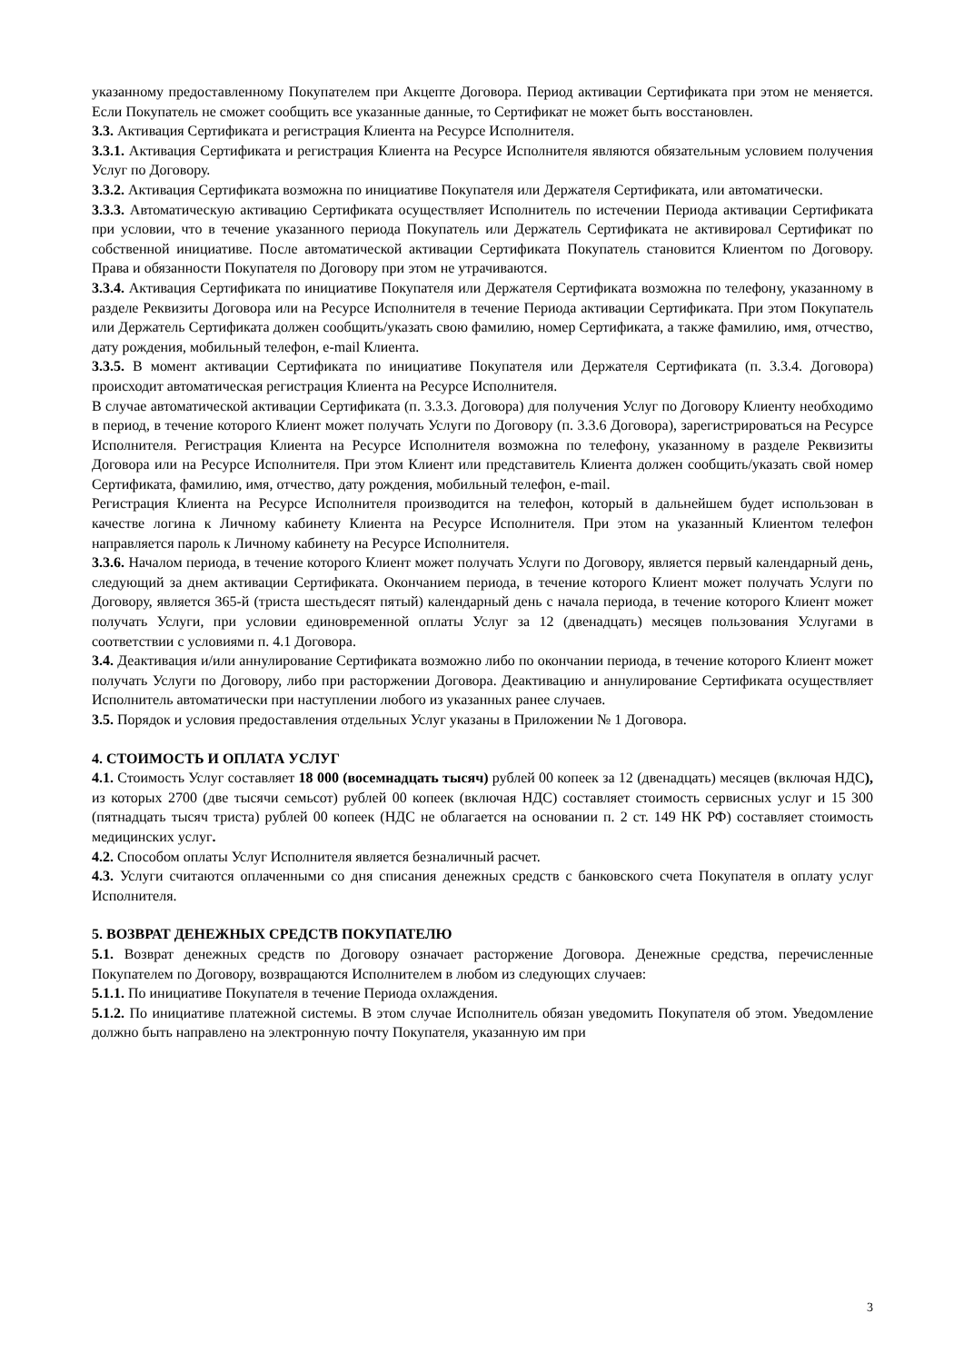указанному предоставленному Покупателем при Акцепте Договора. Период активации Сертификата при этом не меняется. Если Покупатель не сможет сообщить все указанные данные, то Сертификат не может быть восстановлен.
3.3. Активация Сертификата и регистрация Клиента на Ресурсе Исполнителя.
3.3.1. Активация Сертификата и регистрация Клиента на Ресурсе Исполнителя являются обязательным условием получения Услуг по Договору.
3.3.2. Активация Сертификата возможна по инициативе Покупателя или Держателя Сертификата, или автоматически.
3.3.3. Автоматическую активацию Сертификата осуществляет Исполнитель по истечении Периода активации Сертификата при условии, что в течение указанного периода Покупатель или Держатель Сертификата не активировал Сертификат по собственной инициативе. После автоматической активации Сертификата Покупатель становится Клиентом по Договору. Права и обязанности Покупателя по Договору при этом не утрачиваются.
3.3.4. Активация Сертификата по инициативе Покупателя или Держателя Сертификата возможна по телефону, указанному в разделе Реквизиты Договора или на Ресурсе Исполнителя в течение Периода активации Сертификата. При этом Покупатель или Держатель Сертификата должен сообщить/указать свою фамилию, номер Сертификата, а также фамилию, имя, отчество, дату рождения, мобильный телефон, e-mail Клиента.
3.3.5. В момент активации Сертификата по инициативе Покупателя или Держателя Сертификата (п. 3.3.4. Договора) происходит автоматическая регистрация Клиента на Ресурсе Исполнителя.
В случае автоматической активации Сертификата (п. 3.3.3. Договора) для получения Услуг по Договору Клиенту необходимо в период, в течение которого Клиент может получать Услуги по Договору (п. 3.3.6 Договора), зарегистрироваться на Ресурсе Исполнителя. Регистрация Клиента на Ресурсе Исполнителя возможна по телефону, указанному в разделе Реквизиты Договора или на Ресурсе Исполнителя. При этом Клиент или представитель Клиента должен сообщить/указать свой номер Сертификата, фамилию, имя, отчество, дату рождения, мобильный телефон, e-mail.
Регистрация Клиента на Ресурсе Исполнителя производится на телефон, который в дальнейшем будет использован в качестве логина к Личному кабинету Клиента на Ресурсе Исполнителя. При этом на указанный Клиентом телефон направляется пароль к Личному кабинету на Ресурсе Исполнителя.
3.3.6. Началом периода, в течение которого Клиент может получать Услуги по Договору, является первый календарный день, следующий за днем активации Сертификата. Окончанием периода, в течение которого Клиент может получать Услуги по Договору, является 365-й (триста шестьдесят пятый) календарный день с начала периода, в течение которого Клиент может получать Услуги, при условии единовременной оплаты Услуг за 12 (двенадцать) месяцев пользования Услугами в соответствии с условиями п. 4.1 Договора.
3.4. Деактивация и/или аннулирование Сертификата возможно либо по окончании периода, в течение которого Клиент может получать Услуги по Договору, либо при расторжении Договора. Деактивацию и аннулирование Сертификата осуществляет Исполнитель автоматически при наступлении любого из указанных ранее случаев.
3.5. Порядок и условия предоставления отдельных Услуг указаны в Приложении № 1 Договора.
4. СТОИМОСТЬ И ОПЛАТА УСЛУГ
4.1. Стоимость Услуг составляет 18 000 (восемнадцать тысяч) рублей 00 копеек за 12 (двенадцать) месяцев (включая НДС), из которых 2700 (две тысячи семьсот) рублей 00 копеек (включая НДС) составляет стоимость сервисных услуг и 15 300 (пятнадцать тысяч триста) рублей 00 копеек (НДС не облагается на основании п. 2 ст. 149 НК РФ) составляет стоимость медицинских услуг.
4.2. Способом оплаты Услуг Исполнителя является безналичный расчет.
4.3. Услуги считаются оплаченными со дня списания денежных средств с банковского счета Покупателя в оплату услуг Исполнителя.
5. ВОЗВРАТ ДЕНЕЖНЫХ СРЕДСТВ ПОКУПАТЕЛЮ
5.1. Возврат денежных средств по Договору означает расторжение Договора. Денежные средства, перечисленные Покупателем по Договору, возвращаются Исполнителем в любом из следующих случаев:
5.1.1. По инициативе Покупателя в течение Периода охлаждения.
5.1.2. По инициативе платежной системы. В этом случае Исполнитель обязан уведомить Покупателя об этом. Уведомление должно быть направлено на электронную почту Покупателя, указанную им при
3